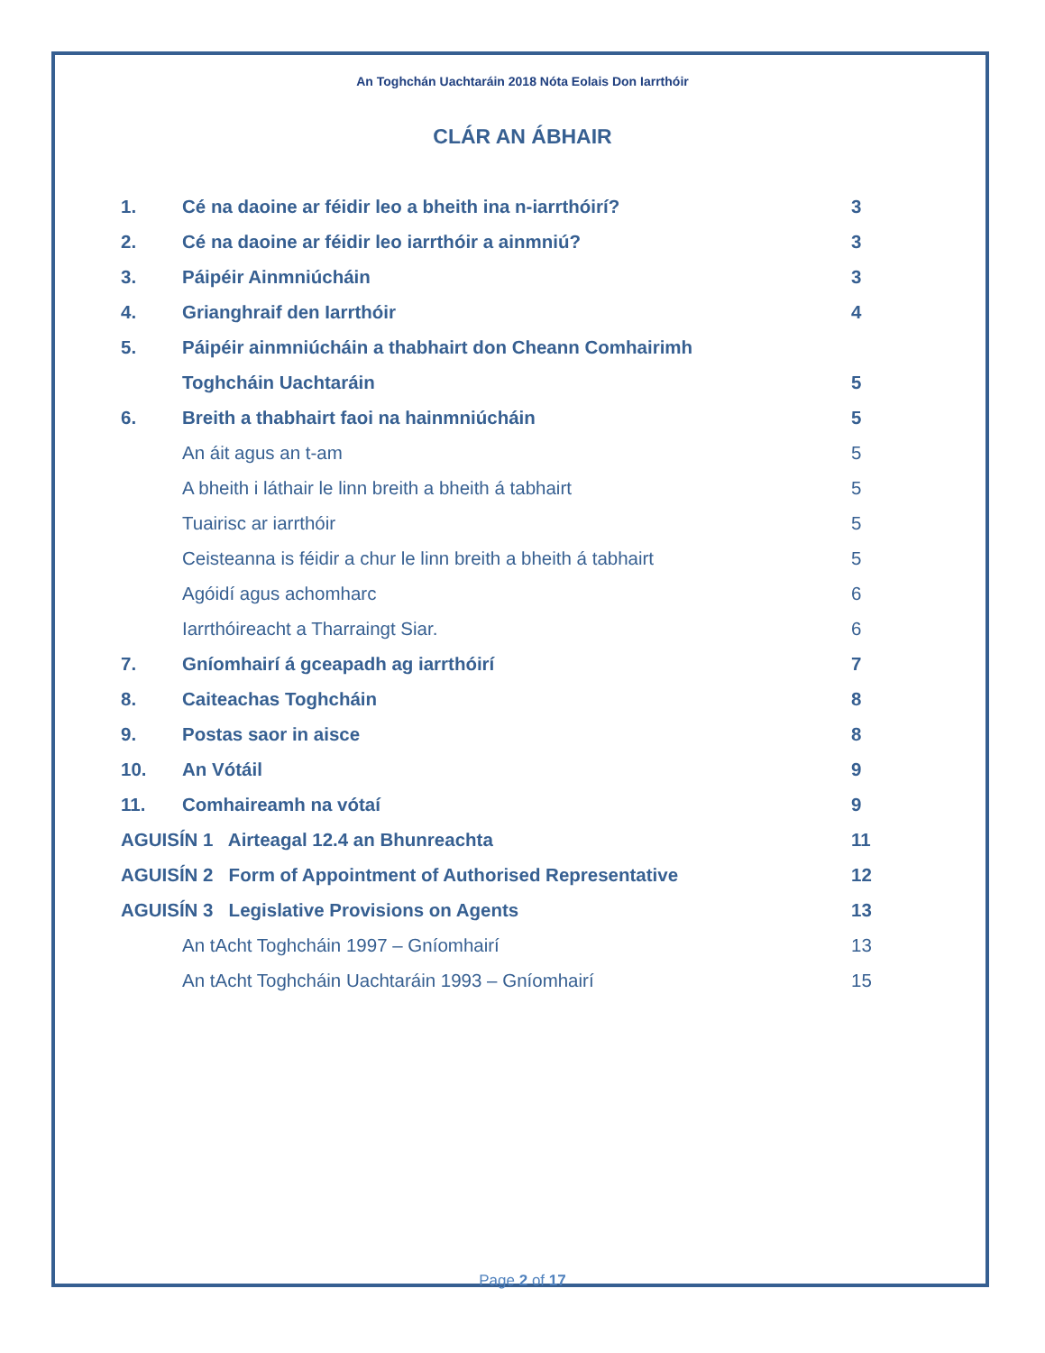An Toghchán Uachtaráin 2018 Nóta Eolais Don Iarrthóir
CLÁR AN ÁBHAIR
| 1. | Cé na daoine ar féidir leo a bheith ina n-iarrthóirí? | 3 |
| 2. | Cé na daoine ar féidir leo iarrthóir a ainmniú? | 3 |
| 3. | Páipéir Ainmniúcháin | 3 |
| 4. | Grianghraif den Iarrthóir | 4 |
| 5. | Páipéir ainmniúcháin a thabhairt don Cheann Comhairimh | |
| | Toghcháin Uachtaráin | 5 |
| 6. | Breith a thabhairt faoi na hainmniúcháin | 5 |
| | An áit agus an t-am | 5 |
| | A bheith i láthair le linn breith a bheith á tabhairt | 5 |
| | Tuairisc ar iarrthóir | 5 |
| | Ceisteanna is féidir a chur le linn breith a bheith á tabhairt | 5 |
| | Agóidí agus achomharc | 6 |
| | Iarrthóireacht a Tharraingt Siar. | 6 |
| 7. | Gníomhairí á gceapadh ag iarrthóirí | 7 |
| 8. | Caiteachas Toghcháin | 8 |
| 9. | Postas saor in aisce | 8 |
| 10. | An Vótáil | 9 |
| 11. | Comhaireamh na vótaí | 9 |
| AGUISÍN 1 Airteagal 12.4 an Bhunreachta | | 11 |
| AGUISÍN 2 Form of Appointment of Authorised Representative | | 12 |
| AGUISÍN 3 Legislative Provisions on Agents | | 13 |
| | An tAcht Toghcháin 1997 – Gníomhairí | 13 |
| | An tAcht Toghcháin Uachtaráin 1993 – Gníomhairí | 15 |
Page 2 of 17